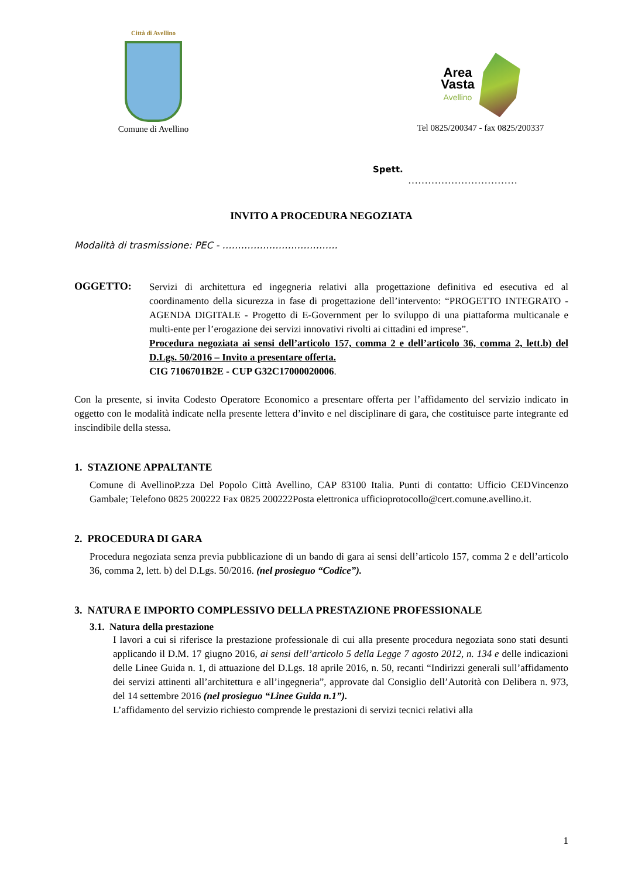Città di Avellino
Comune di Avellino
Area
Vasta
Avellino
Tel 0825/200347 - fax 0825/200337
Spett.
……………………………
INVITO A PROCEDURA NEGOZIATA
Modalità di trasmissione: PEC - ……………………………….
OGGETTO:
Servizi di architettura ed ingegneria relativi alla progettazione definitiva ed esecutiva ed al coordinamento della sicurezza in fase di progettazione dell’intervento: “PROGETTO INTEGRATO - AGENDA DIGITALE - Progetto di E-Government per lo sviluppo di una piattaforma multicanale e multi-ente per l’erogazione dei servizi innovativi rivolti ai cittadini ed imprese”.
Procedura negoziata ai sensi dell’articolo 157, comma 2 e dell’articolo 36, comma 2, lett.b) del D.Lgs. 50/2016 – Invito a presentare offerta.
CIG 7106701B2E - CUP G32C17000020006.
Con la presente, si invita Codesto Operatore Economico a presentare offerta per l’affidamento del servizio indicato in oggetto con le modalità indicate nella presente lettera d’invito e nel disciplinare di gara, che costituisce parte integrante ed inscindibile della stessa.
1. STAZIONE APPALTANTE
Comune di AvellinoP.zza Del Popolo Città Avellino, CAP 83100 Italia. Punti di contatto: Ufficio CEDVincenzo Gambale; Telefono 0825 200222 Fax 0825 200222Posta elettronica ufficioprotocollo@cert.comune.avellino.it.
2. PROCEDURA DI GARA
Procedura negoziata senza previa pubblicazione di un bando di gara ai sensi dell’articolo 157, comma 2 e dell’articolo 36, comma 2, lett. b) del D.Lgs. 50/2016. (nel prosieguo “Codice”).
3. NATURA E IMPORTO COMPLESSIVO DELLA PRESTAZIONE PROFESSIONALE
3.1. Natura della prestazione
I lavori a cui si riferisce la prestazione professionale di cui alla presente procedura negoziata sono stati desunti applicando il D.M. 17 giugno 2016, ai sensi dell’articolo 5 della Legge 7 agosto 2012, n. 134 e delle indicazioni delle Linee Guida n. 1, di attuazione del D.Lgs. 18 aprile 2016, n. 50, recanti “Indirizzi generali sull’affidamento dei servizi attinenti all’architettura e all’ingegneria”, approvate dal Consiglio dell’Autorità con Delibera n. 973, del 14 settembre 2016 (nel prosieguo “Linee Guida n.1”).
L’affidamento del servizio richiesto comprende le prestazioni di servizi tecnici relativi alla
1